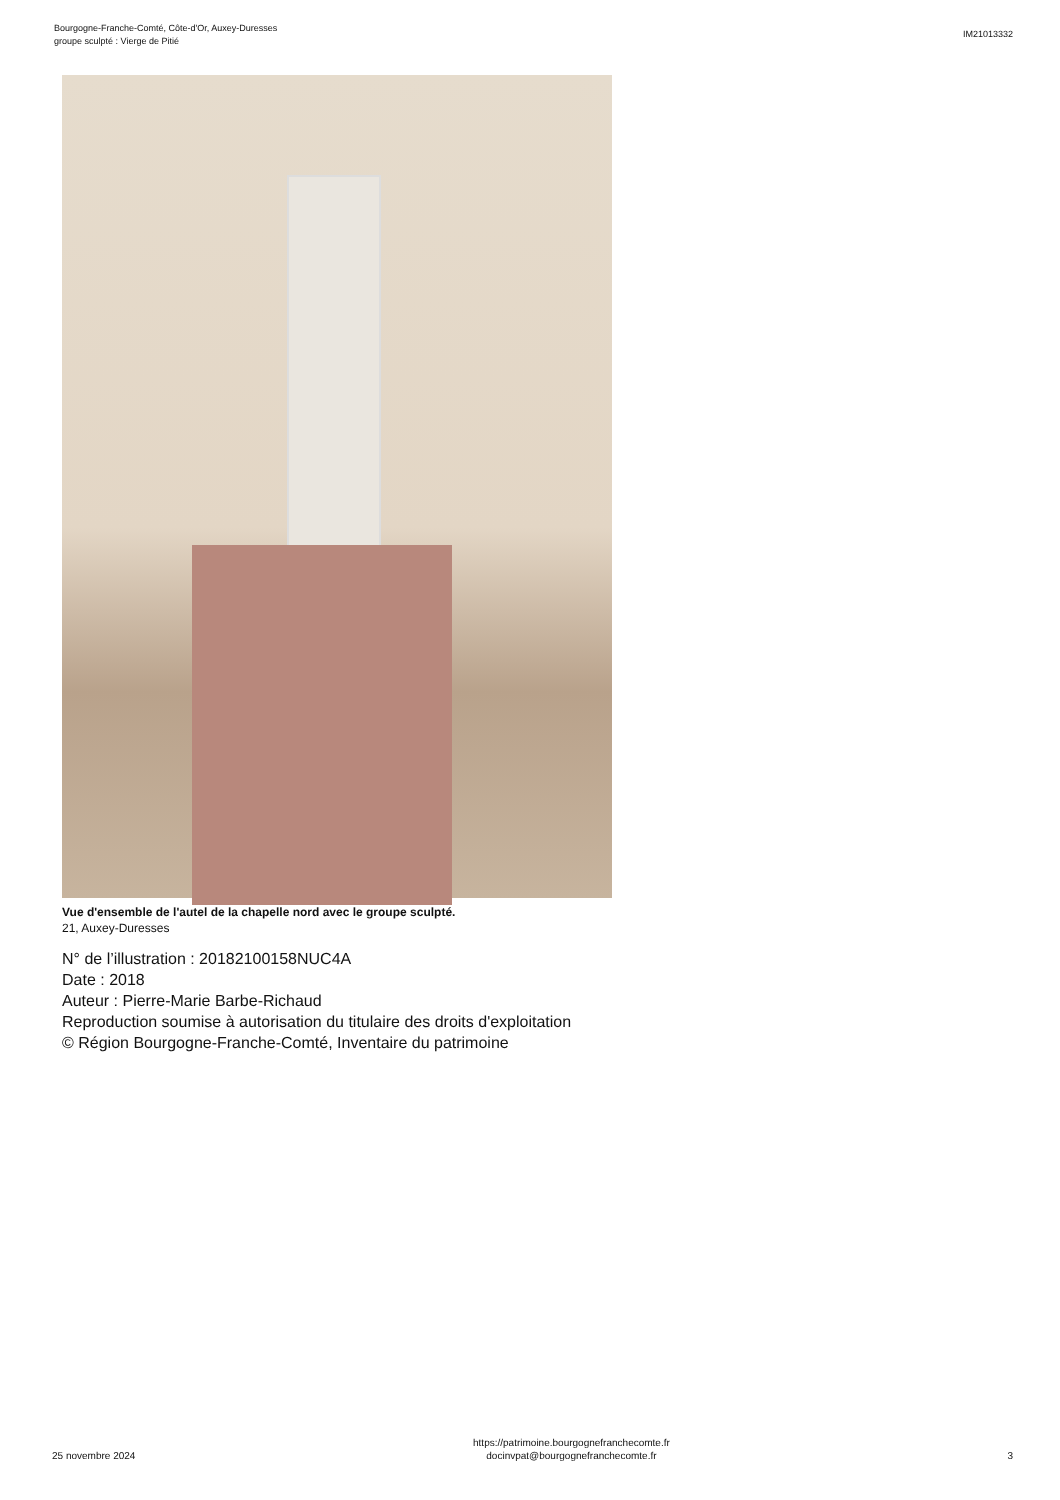Bourgogne-Franche-Comté, Côte-d'Or, Auxey-Duresses
groupe sculpté : Vierge de Pitié
IM21013332
Vue d'ensemble de l'autel de la chapelle nord avec le groupe sculpté.
21, Auxey-Duresses
N° de l’illustration : 20182100158NUC4A
Date : 2018
Auteur : Pierre-Marie Barbe-Richaud
Reproduction soumise à autorisation du titulaire des droits d'exploitation
© Région Bourgogne-Franche-Comté, Inventaire du patrimoine
25 novembre 2024
https://patrimoine.bourgognefranchecomte.fr
docinvpat@bourgognefranchecomte.fr
3